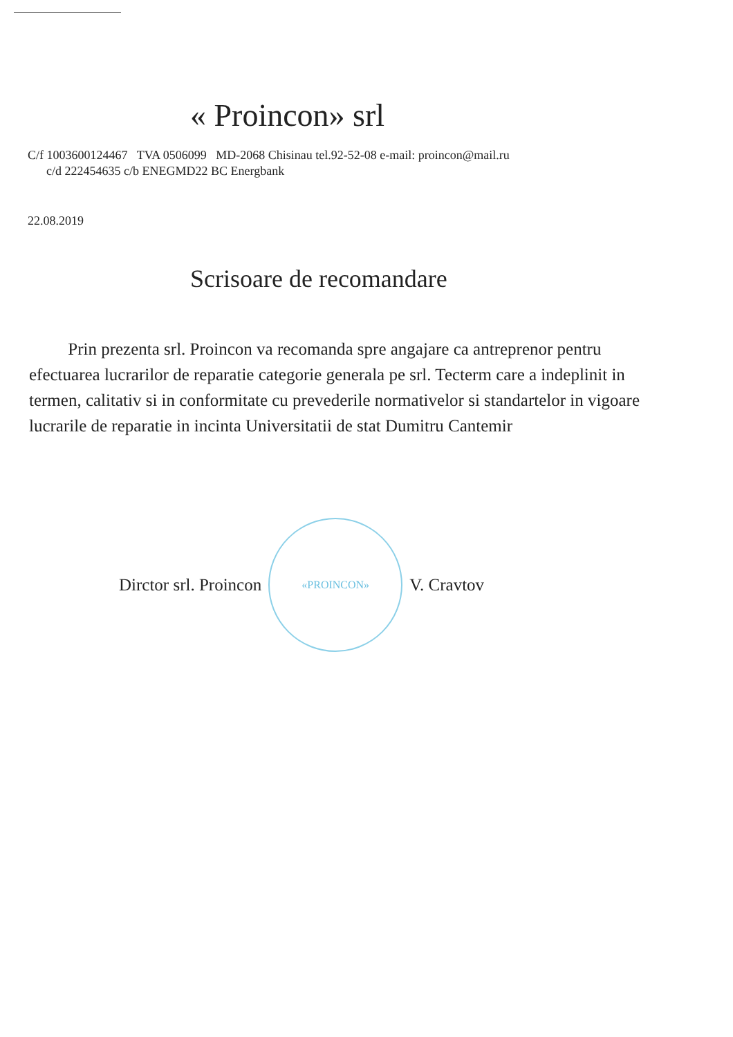« Proincon» srl
C/f 1003600124467 TVA 0506099 MD-2068 Chisinau tel.92-52-08 e-mail: proincon@mail.ru
c/d 222454635 c/b ENEGMD22 BC Energbank
22.08.2019
Scrisoare de recomandare
Prin prezenta srl. Proincon va recomanda spre angajare ca antreprenor pentru efectuarea lucrarilor de reparatie categorie generala pe srl. Tecterm care a indeplinit in termen, calitativ si in conformitate cu prevederile normativelor si standartelor in vigoare lucrarile de reparatie in incinta Universitatii de stat Dumitru Cantemir
Dirctor srl. Proincon
«PROINCON»
V. Cravtov